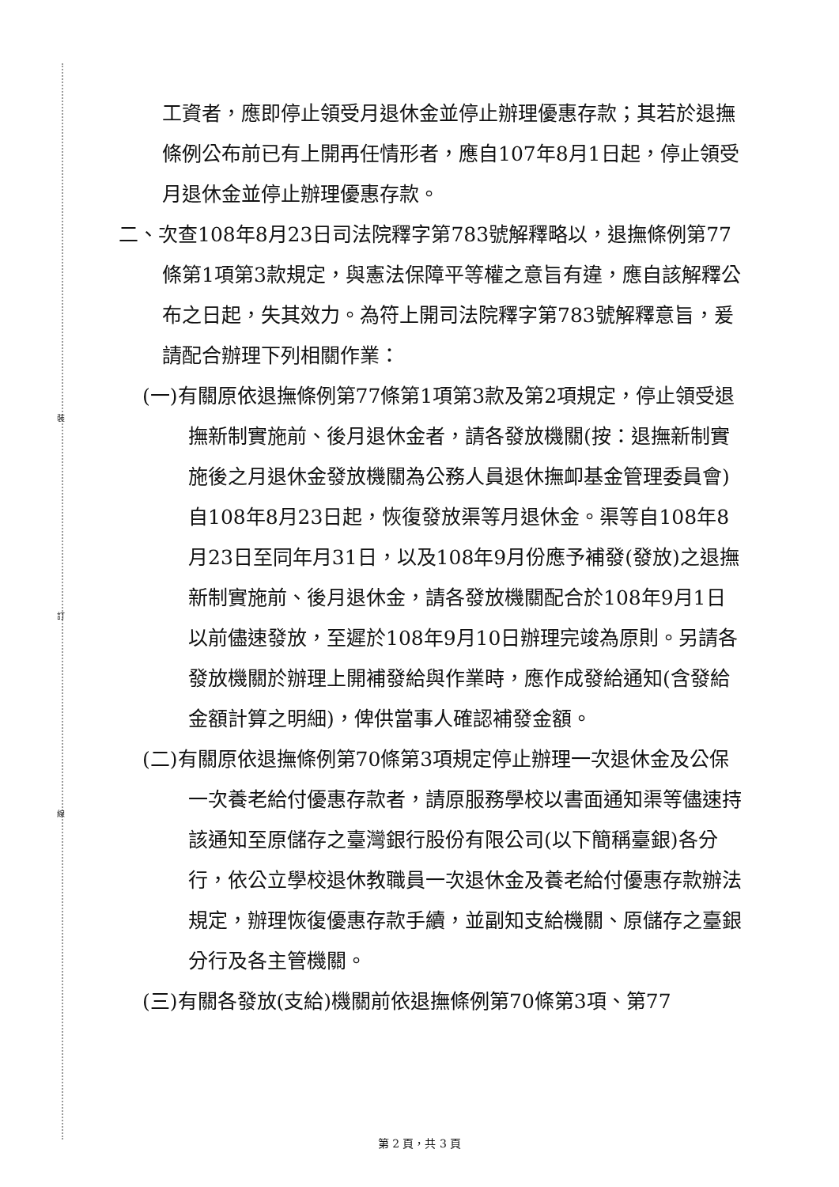裝
訂
線
工資者，應即停止領受月退休金並停止辦理優惠存款；其若於退撫條例公布前已有上開再任情形者，應自107年8月1日起，停止領受月退休金並停止辦理優惠存款。
二、次查108年8月23日司法院釋字第783號解釋略以，退撫條例第77條第1項第3款規定，與憲法保障平等權之意旨有違，應自該解釋公布之日起，失其效力。為符上開司法院釋字第783號解釋意旨，爰請配合辦理下列相關作業：
(一)有關原依退撫條例第77條第1項第3款及第2項規定，停止領受退撫新制實施前、後月退休金者，請各發放機關(按：退撫新制實施後之月退休金發放機關為公務人員退休撫卹基金管理委員會)自108年8月23日起，恢復發放渠等月退休金。渠等自108年8月23日至同年月31日，以及108年9月份應予補發(發放)之退撫新制實施前、後月退休金，請各發放機關配合於108年9月1日以前儘速發放，至遲於108年9月10日辦理完竣為原則。另請各發放機關於辦理上開補發給與作業時，應作成發給通知(含發給金額計算之明細)，俾供當事人確認補發金額。
(二)有關原依退撫條例第70條第3項規定停止辦理一次退休金及公保一次養老給付優惠存款者，請原服務學校以書面通知渠等儘速持該通知至原儲存之臺灣銀行股份有限公司(以下簡稱臺銀)各分行，依公立學校退休教職員一次退休金及養老給付優惠存款辦法規定，辦理恢復優惠存款手續，並副知支給機關、原儲存之臺銀分行及各主管機關。
(三)有關各發放(支給)機關前依退撫條例第70條第3項、第77
第 2 頁，共 3 頁